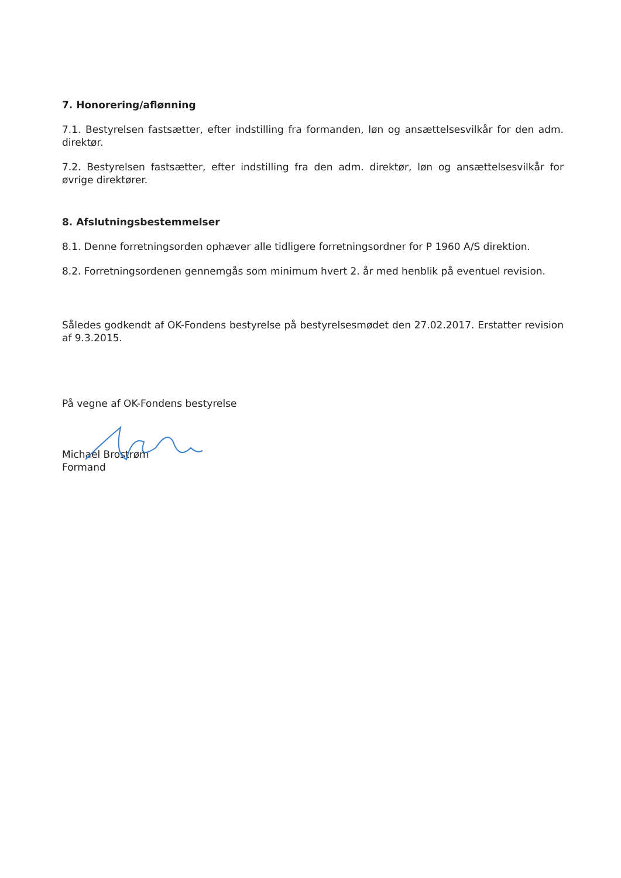7. Honorering/aflønning
7.1. Bestyrelsen fastsætter, efter indstilling fra formanden, løn og ansættelsesvilkår for den adm. direktør.
7.2. Bestyrelsen fastsætter, efter indstilling fra den adm. direktør, løn og ansættelsesvilkår for øvrige direktører.
8. Afslutningsbestemmelser
8.1. Denne forretningsorden ophæver alle tidligere forretningsordner for P 1960 A/S direktion.
8.2. Forretningsordenen gennemgås som minimum hvert 2. år med henblik på eventuel revision.
Således godkendt af OK-Fondens bestyrelse på bestyrelsesmødet den 27.02.2017. Erstatter revision af 9.3.2015.
På vegne af OK-Fondens bestyrelse
Michael Brostrøm
Formand